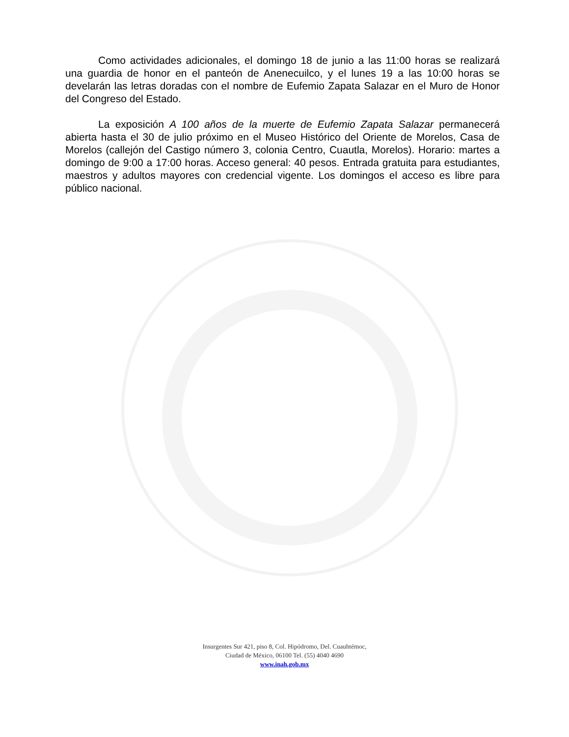Como actividades adicionales, el domingo 18 de junio a las 11:00 horas se realizará una guardia de honor en el panteón de Anenecuilco, y el lunes 19 a las 10:00 horas se develarán las letras doradas con el nombre de Eufemio Zapata Salazar en el Muro de Honor del Congreso del Estado.
La exposición A 100 años de la muerte de Eufemio Zapata Salazar permanecerá abierta hasta el 30 de julio próximo en el Museo Histórico del Oriente de Morelos, Casa de Morelos (callejón del Castigo número 3, colonia Centro, Cuautla, Morelos). Horario: martes a domingo de 9:00 a 17:00 horas. Acceso general: 40 pesos. Entrada gratuita para estudiantes, maestros y adultos mayores con credencial vigente. Los domingos el acceso es libre para público nacional.
Insurgentes Sur 421, piso 8, Col. Hipódromo, Del. Cuauhtémoc,
Ciudad de México, 06100 Tel. (55) 4040 4690
www.inah.gob.mx